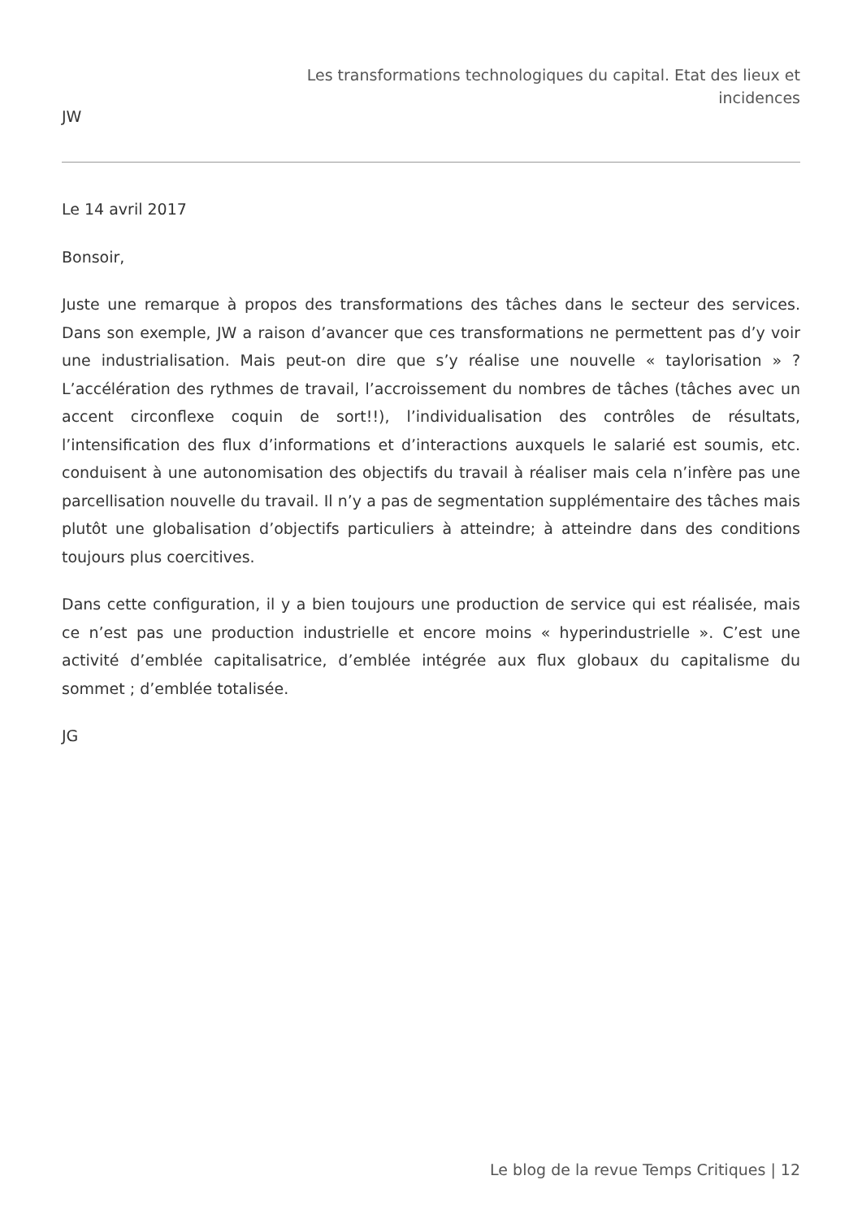Les transformations technologiques du capital. Etat des lieux et
incidences
JW
Le 14 avril 2017
Bonsoir,
Juste une remarque à propos des transformations des tâches dans le secteur des services. Dans son exemple, JW a raison d’avancer que ces transformations ne permettent pas d’y voir une industrialisation. Mais peut-on dire que s’y réalise une nouvelle « taylorisation » ? L’accélération des rythmes de travail, l’accroissement du nombres de tâches (tâches avec un accent circonflexe coquin de sort!!), l’individualisation des contrôles de résultats, l’intensification des flux d’informations et d’interactions auxquels le salarié est soumis, etc. conduisent à une autonomisation des objectifs du travail à réaliser mais cela n’infère pas une parcellisation nouvelle du travail. Il n’y a pas de segmentation supplémentaire des tâches mais plutôt une globalisation d’objectifs particuliers à atteindre; à atteindre dans des conditions toujours plus coercitives.
Dans cette configuration, il y a bien toujours une production de service qui est réalisée, mais ce n’est pas une production industrielle et encore moins « hyperindustrielle ». C’est une activité d’emblée capitalisatrice, d’emblée intégrée aux flux globaux du capitalisme du sommet ; d’emblée totalisée.
JG
Le blog de la revue Temps Critiques | 12